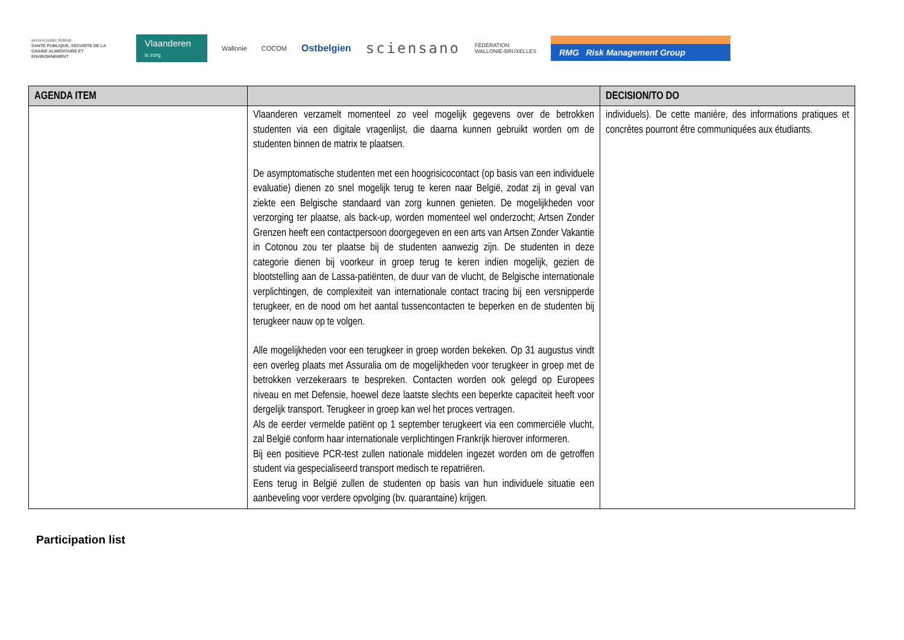service public fédéral
SANTE PUBLIQUE, SECURITE DE LA CHAINE ALIMENTAIRE ET ENVIRONNEMENT
Vlaanderen
is zorg
Wallonie COCOM
Ostbelgien
sciensano
FÉDÉRATION
WALLONIE-BRUXELLES
RMG Risk Management Group
| AGENDA ITEM | | DECISION/TO DO |
| --- | --- | --- |
| | Vlaanderen verzamelt momenteel zo veel mogelijk gegevens over de betrokken studenten via een digitale vragenlijst, die daarna kunnen gebruikt worden om de studenten binnen de matrix te plaatsen. De asymptomatische studenten met een hoogrisicocontact (op basis van een individuele evaluatie) dienen zo snel mogelijk terug te keren naar België, zodat zij in geval van ziekte een Belgische standaard van zorg kunnen genieten. De mogelijkheden voor verzorging ter plaatse, als back-up, worden momenteel wel onderzocht; Artsen Zonder Grenzen heeft een contactpersoon doorgegeven en een arts van Artsen Zonder Vakantie in Cotonou zou ter plaatse bij de studenten aanwezig zijn. De studenten in deze categorie dienen bij voorkeur in groep terug te keren indien mogelijk, gezien de blootstelling aan de Lassa-patiënten, de duur van de vlucht, de Belgische internationale verplichtingen, de complexiteit van internationale contact tracing bij een versnipperde terugkeer, en de nood om het aantal tussencontacten te beperken en de studenten bij terugkeer nauw op te volgen. Alle mogelijkheden voor een terugkeer in groep worden bekeken. Op 31 augustus vindt een overleg plaats met Assuralia om de mogelijkheden voor terugkeer in groep met de betrokken verzekeraars te bespreken. Contacten worden ook gelegd op Europees niveau en met Defensie, hoewel deze laatste slechts een beperkte capaciteit heeft voor dergelijk transport. Terugkeer in groep kan wel het proces vertragen. Als de eerder vermelde patiënt op 1 september terugkeert via een commerciële vlucht, zal België conform haar internationale verplichtingen Frankrijk hierover informeren. Bij een positieve PCR-test zullen nationale middelen ingezet worden om de getroffen student via gespecialiseerd transport medisch te repatriëren. Eens terug in België zullen de studenten op basis van hun individuele situatie een aanbeveling voor verdere opvolging (bv. quarantaine) krijgen. | individuels). De cette manière, des informations pratiques et concrètes pourront être communiquées aux étudiants. |
Participation list